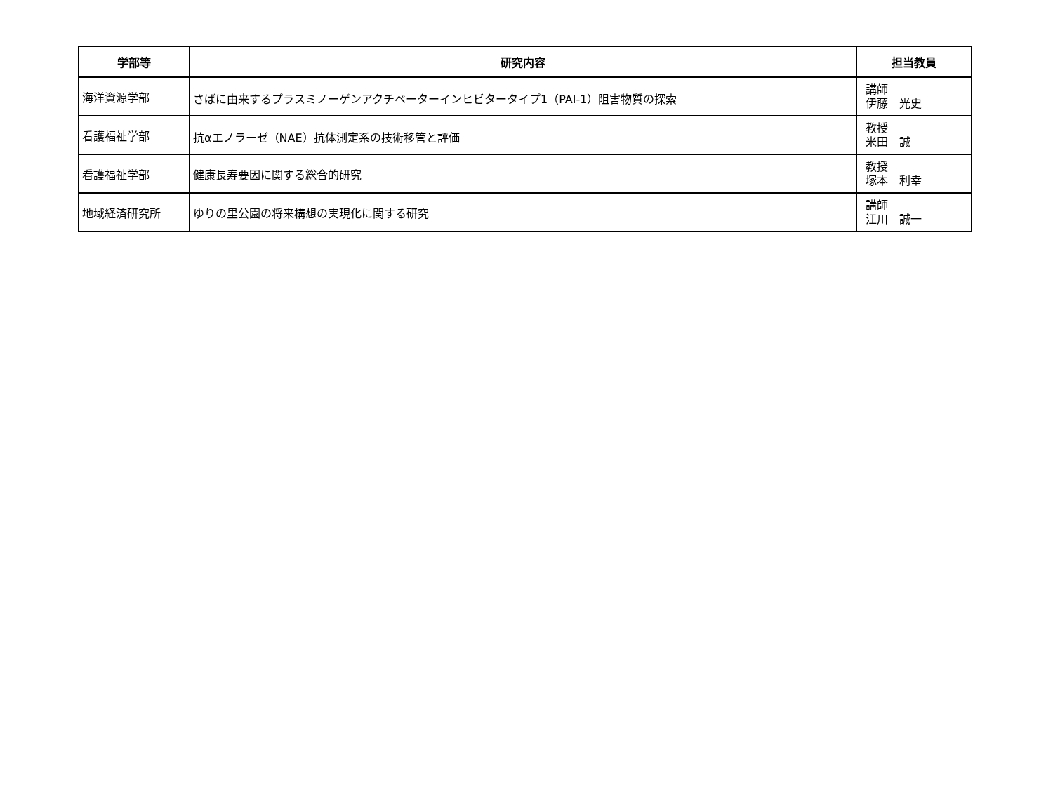| 学部等 | 研究内容 | 担当教員 |
| --- | --- | --- |
| 海洋資源学部 | さばに由来するプラスミノーゲンアクチベーターインヒビタータイプ1（PAI-1）阻害物質の探索 | 講師 伊藤 光史 |
| 看護福祉学部 | 抗αエノラーゼ（NAE）抗体測定系の技術移管と評価 | 教授 米田 誠 |
| 看護福祉学部 | 健康長寿要因に関する総合的研究 | 教授 塚本 利幸 |
| 地域経済研究所 | ゆりの里公園の将来構想の実現化に関する研究 | 講師 江川 誠一 |